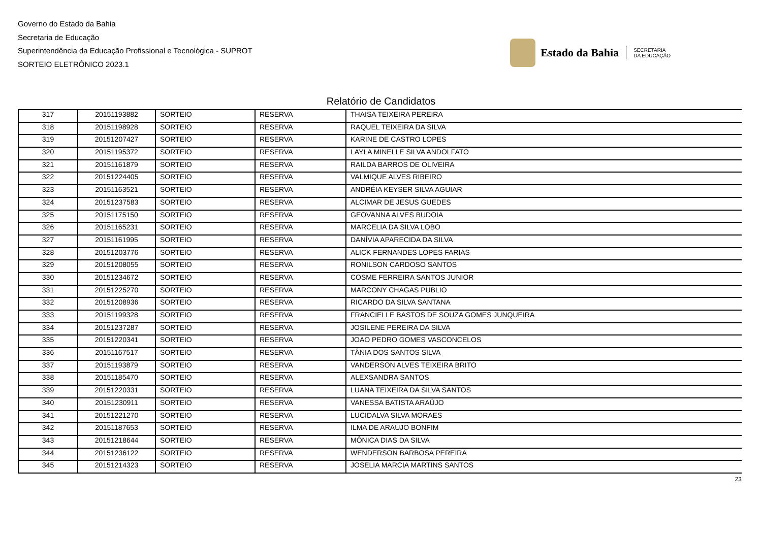Governo do Estado da Bahia
Secretaria de Educação
Superintendência da Educação Profissional e Tecnológica - SUPROT
SORTEIO ELETRÔNICO 2023.1
Estado da Bahia
SECRETARIA
DA EDUCAÇÃO
Relatório de Candidatos
| 317 | 20151193882 | SORTEIO | RESERVA | THAISA TEIXEIRA PEREIRA |
| 318 | 20151198928 | SORTEIO | RESERVA | RAQUEL TEIXEIRA DA SILVA |
| 319 | 20151207427 | SORTEIO | RESERVA | KARINE DE CASTRO LOPES |
| 320 | 20151195372 | SORTEIO | RESERVA | LAYLA MINELLE SILVA ANDOLFATO |
| 321 | 20151161879 | SORTEIO | RESERVA | RAILDA BARROS DE OLIVEIRA |
| 322 | 20151224405 | SORTEIO | RESERVA | VALMIQUE ALVES RIBEIRO |
| 323 | 20151163521 | SORTEIO | RESERVA | ANDRÉIA KEYSER SILVA AGUIAR |
| 324 | 20151237583 | SORTEIO | RESERVA | ALCIMAR DE JESUS GUEDES |
| 325 | 20151175150 | SORTEIO | RESERVA | GEOVANNA ALVES BUDOIA |
| 326 | 20151165231 | SORTEIO | RESERVA | MARCELIA DA SILVA LOBO |
| 327 | 20151161995 | SORTEIO | RESERVA | DANÍVIA APARECIDA DA SILVA |
| 328 | 20151203776 | SORTEIO | RESERVA | ALICK FERNANDES LOPES FARIAS |
| 329 | 20151208055 | SORTEIO | RESERVA | RONILSON CARDOSO SANTOS |
| 330 | 20151234672 | SORTEIO | RESERVA | COSME FERREIRA SANTOS JUNIOR |
| 331 | 20151225270 | SORTEIO | RESERVA | MARCONY CHAGAS PUBLIO |
| 332 | 20151208936 | SORTEIO | RESERVA | RICARDO DA SILVA SANTANA |
| 333 | 20151199328 | SORTEIO | RESERVA | FRANCIELLE BASTOS DE SOUZA GOMES JUNQUEIRA |
| 334 | 20151237287 | SORTEIO | RESERVA | JOSILENE PEREIRA DA SILVA |
| 335 | 20151220341 | SORTEIO | RESERVA | JOAO PEDRO GOMES VASCONCELOS |
| 336 | 20151167517 | SORTEIO | RESERVA | TÂNIA DOS SANTOS SILVA |
| 337 | 20151193879 | SORTEIO | RESERVA | VANDERSON ALVES TEIXEIRA BRITO |
| 338 | 20151185470 | SORTEIO | RESERVA | ALEXSANDRA SANTOS |
| 339 | 20151220331 | SORTEIO | RESERVA | LUANA TEIXEIRA DA SILVA SANTOS |
| 340 | 20151230911 | SORTEIO | RESERVA | VANESSA BATISTA ARAÚJO |
| 341 | 20151221270 | SORTEIO | RESERVA | LUCIDALVA SILVA MORAES |
| 342 | 20151187653 | SORTEIO | RESERVA | ILMA DE ARAUJO BONFIM |
| 343 | 20151218644 | SORTEIO | RESERVA | MÔNICA DIAS DA SILVA |
| 344 | 20151236122 | SORTEIO | RESERVA | WENDERSON BARBOSA PEREIRA |
| 345 | 20151214323 | SORTEIO | RESERVA | JOSELIA MARCIA MARTINS SANTOS |
23